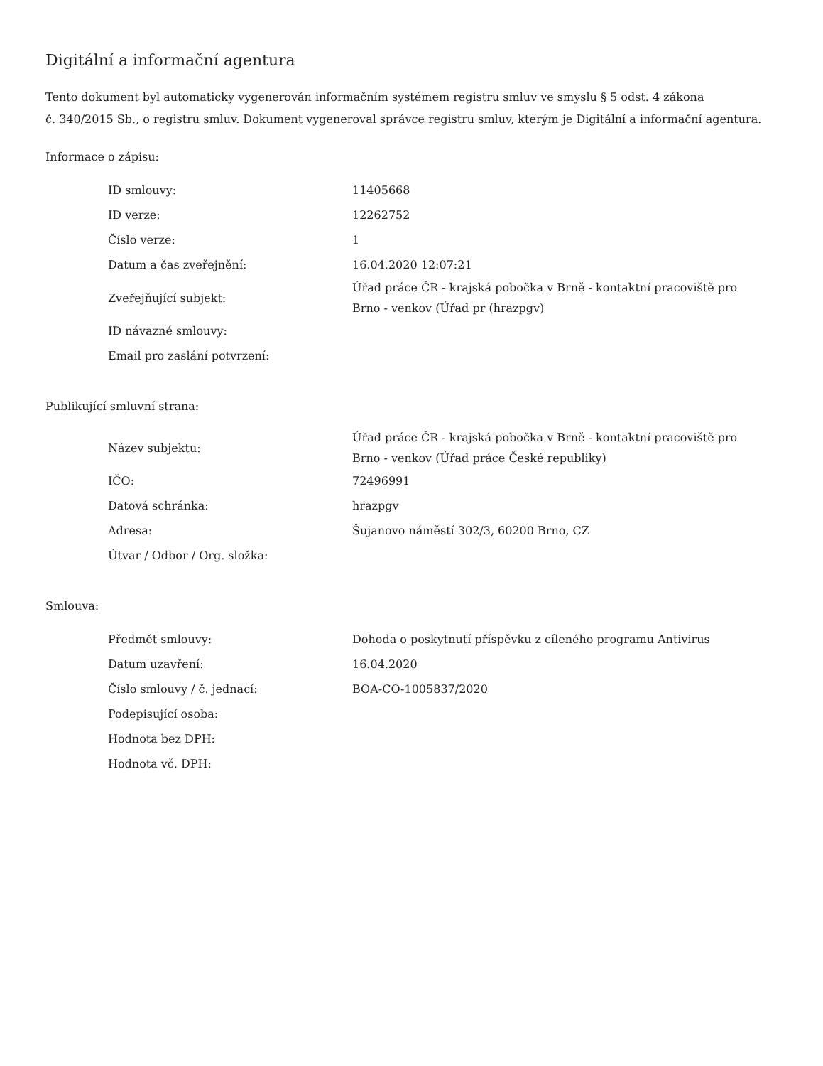Digitální a informační agentura
Tento dokument byl automaticky vygenerován informačním systémem registru smluv ve smyslu § 5 odst. 4 zákona
č. 340/2015 Sb., o registru smluv. Dokument vygeneroval správce registru smluv, kterým je Digitální a informační agentura.
Informace o zápisu:
| ID smlouvy: | 11405668 |
| ID verze: | 12262752 |
| Číslo verze: | 1 |
| Datum a čas zveřejnění: | 16.04.2020 12:07:21 |
| Zveřejňující subjekt: | Úřad práce ČR - krajská pobočka v Brně - kontaktní pracoviště pro Brno - venkov (Úřad pr (hrazpgv) |
| ID návazné smlouvy: | |
| Email pro zaslání potvrzení: | |
Publikující smluvní strana:
| Název subjektu: | Úřad práce ČR - krajská pobočka v Brně - kontaktní pracoviště pro Brno - venkov (Úřad práce České republiky) |
| IČO: | 72496991 |
| Datová schránka: | hrazpgv |
| Adresa: | Šujanovo náměstí 302/3, 60200 Brno, CZ |
| Útvar / Odbor / Org. složka: | |
Smlouva:
| Předmět smlouvy: | Dohoda o poskytnutí příspěvku z cíleného programu Antivirus |
| Datum uzavření: | 16.04.2020 |
| Číslo smlouvy / č. jednací: | BOA-CO-1005837/2020 |
| Podepisující osoba: | |
| Hodnota bez DPH: | |
| Hodnota vč. DPH: | |